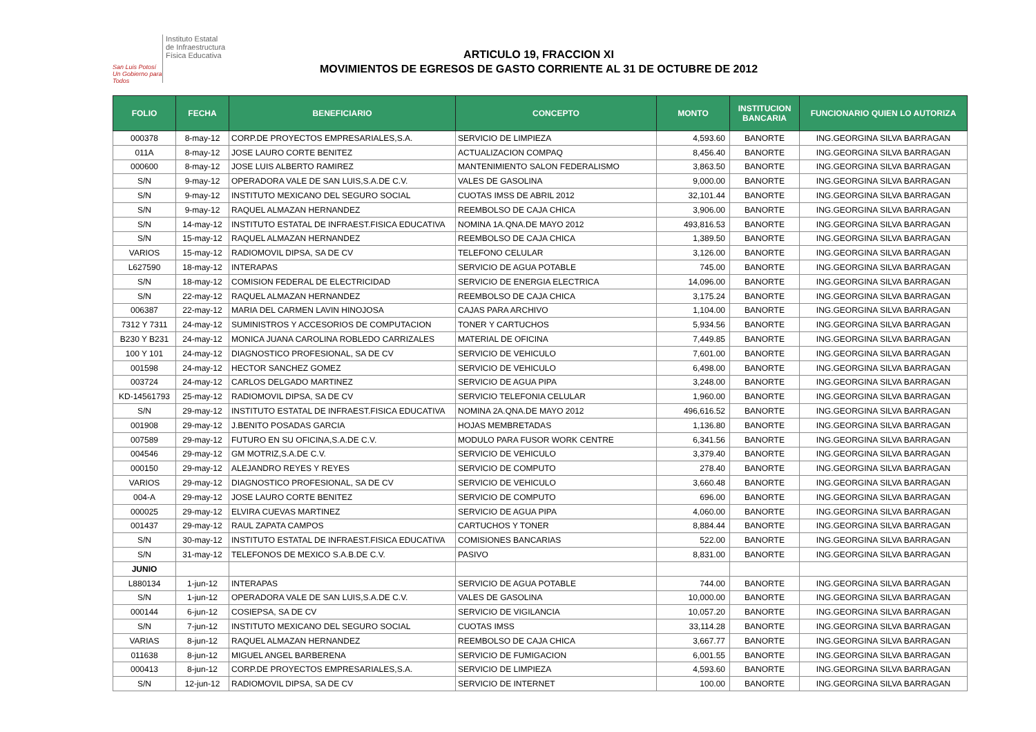San Luis Potosí
Un Gobierno para Todos
Instituto Estatal
de Infraestructura
Física Educativa
ARTICULO 19, FRACCION XI
MOVIMIENTOS DE EGRESOS DE GASTO CORRIENTE AL 31 DE OCTUBRE DE 2012
| FOLIO | FECHA | BENEFICIARIO | CONCEPTO | MONTO | INSTITUCION BANCARIA | FUNCIONARIO QUIEN LO AUTORIZA |
| --- | --- | --- | --- | --- | --- | --- |
| 000378 | 8-may-12 | CORP.DE PROYECTOS EMPRESARIALES,S.A. | SERVICIO DE LIMPIEZA | 4,593.60 | BANORTE | ING.GEORGINA SILVA BARRAGAN |
| 011A | 8-may-12 | JOSE LAURO CORTE BENITEZ | ACTUALIZACION COMPAQ | 8,456.40 | BANORTE | ING.GEORGINA SILVA BARRAGAN |
| 000600 | 8-may-12 | JOSE LUIS ALBERTO RAMIREZ | MANTENIMIENTO SALON FEDERALISMO | 3,863.50 | BANORTE | ING.GEORGINA SILVA BARRAGAN |
| S/N | 9-may-12 | OPERADORA VALE DE SAN LUIS,S.A.DE C.V. | VALES DE GASOLINA | 9,000.00 | BANORTE | ING.GEORGINA SILVA BARRAGAN |
| S/N | 9-may-12 | INSTITUTO MEXICANO DEL SEGURO SOCIAL | CUOTAS IMSS DE ABRIL 2012 | 32,101.44 | BANORTE | ING.GEORGINA SILVA BARRAGAN |
| S/N | 9-may-12 | RAQUEL ALMAZAN HERNANDEZ | REEMBOLSO DE CAJA CHICA | 3,906.00 | BANORTE | ING.GEORGINA SILVA BARRAGAN |
| S/N | 14-may-12 | INSTITUTO ESTATAL DE INFRAEST.FISICA EDUCATIVA | NOMINA 1A.QNA.DE MAYO 2012 | 493,816.53 | BANORTE | ING.GEORGINA SILVA BARRAGAN |
| S/N | 15-may-12 | RAQUEL ALMAZAN HERNANDEZ | REEMBOLSO DE CAJA CHICA | 1,389.50 | BANORTE | ING.GEORGINA SILVA BARRAGAN |
| VARIOS | 15-may-12 | RADIOMOVIL DIPSA, SA DE CV | TELEFONO CELULAR | 3,126.00 | BANORTE | ING.GEORGINA SILVA BARRAGAN |
| L627590 | 18-may-12 | INTERAPAS | SERVICIO DE AGUA POTABLE | 745.00 | BANORTE | ING.GEORGINA SILVA BARRAGAN |
| S/N | 18-may-12 | COMISION FEDERAL DE ELECTRICIDAD | SERVICIO DE ENERGIA ELECTRICA | 14,096.00 | BANORTE | ING.GEORGINA SILVA BARRAGAN |
| S/N | 22-may-12 | RAQUEL ALMAZAN HERNANDEZ | REEMBOLSO DE CAJA CHICA | 3,175.24 | BANORTE | ING.GEORGINA SILVA BARRAGAN |
| 006387 | 22-may-12 | MARIA DEL CARMEN LAVIN HINOJOSA | CAJAS PARA ARCHIVO | 1,104.00 | BANORTE | ING.GEORGINA SILVA BARRAGAN |
| 7312 Y 7311 | 24-may-12 | SUMINISTROS Y ACCESORIOS DE COMPUTACION | TONER Y CARTUCHOS | 5,934.56 | BANORTE | ING.GEORGINA SILVA BARRAGAN |
| B230 Y B231 | 24-may-12 | MONICA JUANA CAROLINA ROBLEDO CARRIZALES | MATERIAL DE OFICINA | 7,449.85 | BANORTE | ING.GEORGINA SILVA BARRAGAN |
| 100 Y 101 | 24-may-12 | DIAGNOSTICO PROFESIONAL, SA DE CV | SERVICIO DE VEHICULO | 7,601.00 | BANORTE | ING.GEORGINA SILVA BARRAGAN |
| 001598 | 24-may-12 | HECTOR SANCHEZ GOMEZ | SERVICIO DE VEHICULO | 6,498.00 | BANORTE | ING.GEORGINA SILVA BARRAGAN |
| 003724 | 24-may-12 | CARLOS DELGADO MARTINEZ | SERVICIO DE AGUA PIPA | 3,248.00 | BANORTE | ING.GEORGINA SILVA BARRAGAN |
| KD-14561793 | 25-may-12 | RADIOMOVIL DIPSA, SA DE CV | SERVICIO TELEFONIA CELULAR | 1,960.00 | BANORTE | ING.GEORGINA SILVA BARRAGAN |
| S/N | 29-may-12 | INSTITUTO ESTATAL DE INFRAEST.FISICA EDUCATIVA | NOMINA 2A.QNA.DE MAYO 2012 | 496,616.52 | BANORTE | ING.GEORGINA SILVA BARRAGAN |
| 001908 | 29-may-12 | J.BENITO POSADAS GARCIA | HOJAS MEMBRETADAS | 1,136.80 | BANORTE | ING.GEORGINA SILVA BARRAGAN |
| 007589 | 29-may-12 | FUTURO EN SU OFICINA,S.A.DE C.V. | MODULO PARA FUSOR WORK CENTRE | 6,341.56 | BANORTE | ING.GEORGINA SILVA BARRAGAN |
| 004546 | 29-may-12 | GM MOTRIZ,S.A.DE C.V. | SERVICIO DE VEHICULO | 3,379.40 | BANORTE | ING.GEORGINA SILVA BARRAGAN |
| 000150 | 29-may-12 | ALEJANDRO REYES Y REYES | SERVICIO DE COMPUTO | 278.40 | BANORTE | ING.GEORGINA SILVA BARRAGAN |
| VARIOS | 29-may-12 | DIAGNOSTICO PROFESIONAL, SA DE CV | SERVICIO DE VEHICULO | 3,660.48 | BANORTE | ING.GEORGINA SILVA BARRAGAN |
| 004-A | 29-may-12 | JOSE LAURO CORTE BENITEZ | SERVICIO DE COMPUTO | 696.00 | BANORTE | ING.GEORGINA SILVA BARRAGAN |
| 000025 | 29-may-12 | ELVIRA CUEVAS MARTINEZ | SERVICIO DE AGUA PIPA | 4,060.00 | BANORTE | ING.GEORGINA SILVA BARRAGAN |
| 001437 | 29-may-12 | RAUL ZAPATA CAMPOS | CARTUCHOS Y TONER | 8,884.44 | BANORTE | ING.GEORGINA SILVA BARRAGAN |
| S/N | 30-may-12 | INSTITUTO ESTATAL DE INFRAEST.FISICA EDUCATIVA | COMISIONES BANCARIAS | 522.00 | BANORTE | ING.GEORGINA SILVA BARRAGAN |
| S/N | 31-may-12 | TELEFONOS DE MEXICO S.A.B.DE C.V. | PASIVO | 8,831.00 | BANORTE | ING.GEORGINA SILVA BARRAGAN |
| JUNIO | | | | | | |
| L880134 | 1-jun-12 | INTERAPAS | SERVICIO DE AGUA POTABLE | 744.00 | BANORTE | ING.GEORGINA SILVA BARRAGAN |
| S/N | 1-jun-12 | OPERADORA VALE DE SAN LUIS,S.A.DE C.V. | VALES DE GASOLINA | 10,000.00 | BANORTE | ING.GEORGINA SILVA BARRAGAN |
| 000144 | 6-jun-12 | COSIEPSA, SA DE CV | SERVICIO DE VIGILANCIA | 10,057.20 | BANORTE | ING.GEORGINA SILVA BARRAGAN |
| S/N | 7-jun-12 | INSTITUTO MEXICANO DEL SEGURO SOCIAL | CUOTAS IMSS | 33,114.28 | BANORTE | ING.GEORGINA SILVA BARRAGAN |
| VARIAS | 8-jun-12 | RAQUEL ALMAZAN HERNANDEZ | REEMBOLSO DE CAJA CHICA | 3,667.77 | BANORTE | ING.GEORGINA SILVA BARRAGAN |
| 011638 | 8-jun-12 | MIGUEL ANGEL BARBERENA | SERVICIO DE FUMIGACION | 6,001.55 | BANORTE | ING.GEORGINA SILVA BARRAGAN |
| 000413 | 8-jun-12 | CORP.DE PROYECTOS EMPRESARIALES,S.A. | SERVICIO DE LIMPIEZA | 4,593.60 | BANORTE | ING.GEORGINA SILVA BARRAGAN |
| S/N | 12-jun-12 | RADIOMOVIL DIPSA, SA DE CV | SERVICIO DE INTERNET | 100.00 | BANORTE | ING.GEORGINA SILVA BARRAGAN |